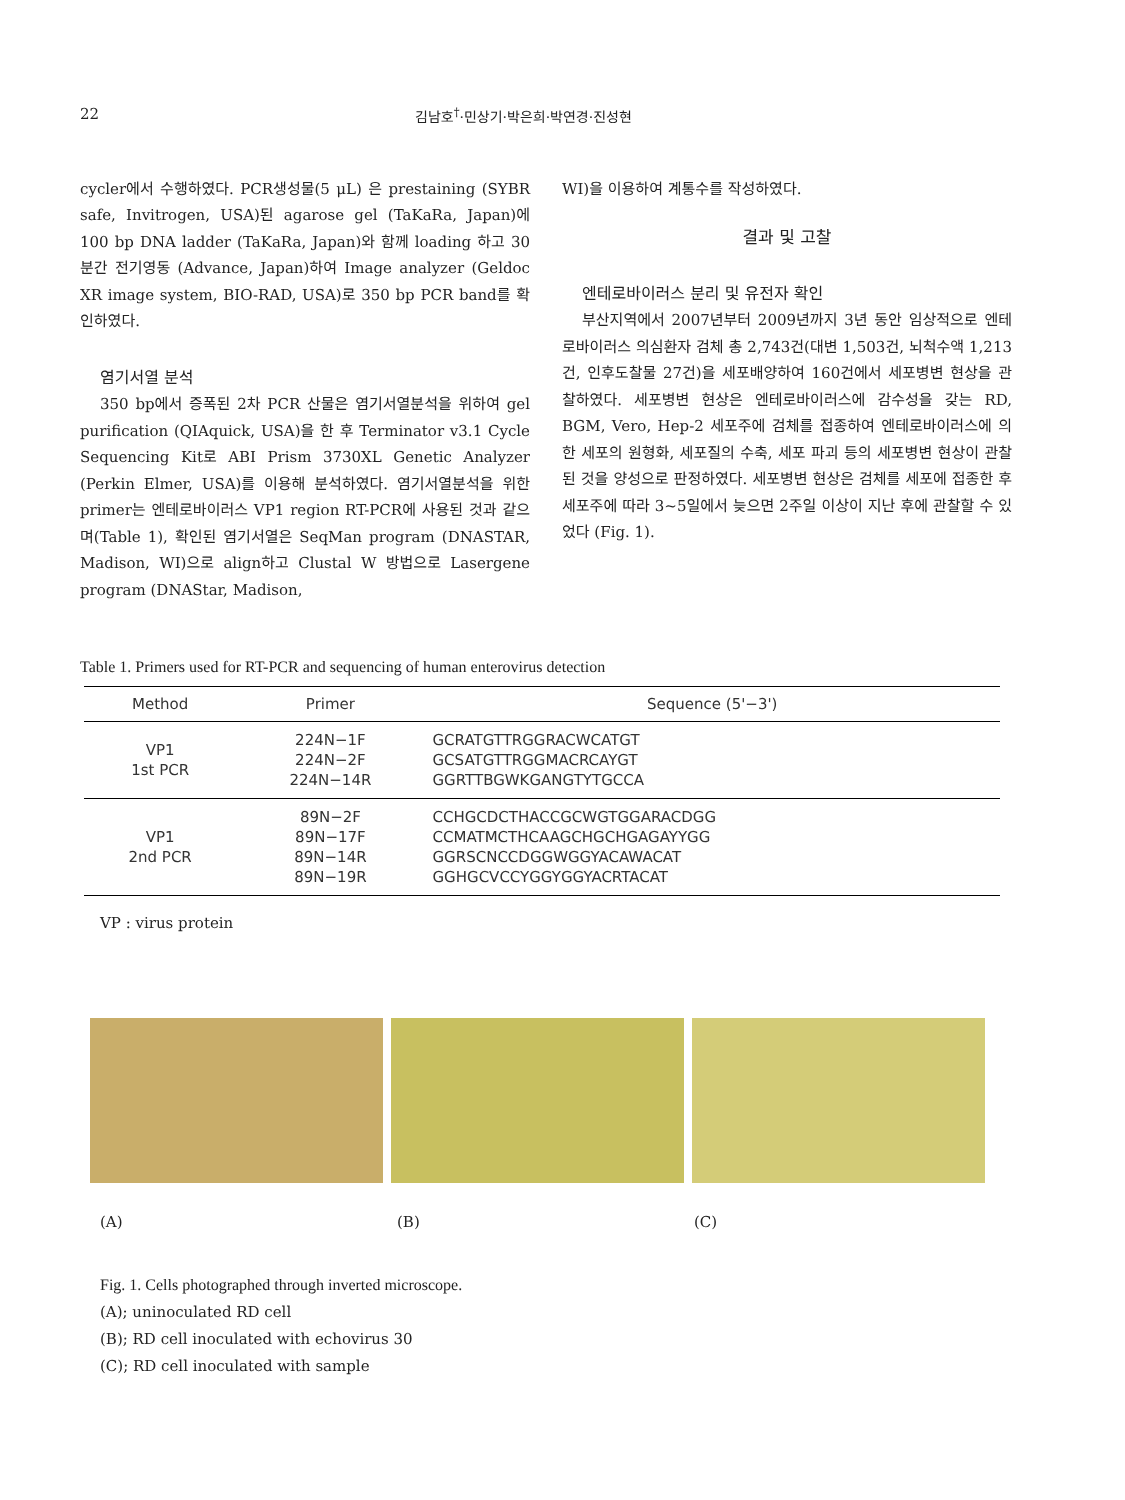22 김남호<sup>†</sup>·민상기·박은희·박연경·진성현
cycler에서 수행하였다. PCR생성물(5 μL) 은 prestaining (SYBR safe, Invitrogen, USA)된 agarose gel (TaKaRa, Japan)에 100 bp DNA ladder (TaKaRa, Japan)와 함께 loading 하고 30분간 전기영동 (Advance, Japan)하여 Image analyzer (Geldoc XR image system, BIO-RAD, USA)로 350 bp PCR band를 확인하였다.
염기서열 분석
350 bp에서 증폭된 2차 PCR 산물은 염기서열분석을 위하여 gel purification (QIAquick, USA)을 한 후 Terminator v3.1 Cycle Sequencing Kit로 ABI Prism 3730XL Genetic Analyzer (Perkin Elmer, USA)를 이용해 분석하였다. 염기서열분석을 위한 primer는 엔테로바이러스 VP1 region RT-PCR에 사용된 것과 같으며(Table 1), 확인된 염기서열은 SeqMan program (DNASTAR, Madison, WI)으로 align하고 Clustal W 방법으로 Lasergene program (DNAStar, Madison,
WI)을 이용하여 계통수를 작성하였다.
결과 및 고찰
엔테로바이러스 분리 및 유전자 확인
부산지역에서 2007년부터 2009년까지 3년 동안 임상적으로 엔테로바이러스 의심환자 검체 총 2,743건(대변 1,503건, 뇌척수액 1,213건, 인후도찰물 27건)을 세포배양하여 160건에서 세포병변 현상을 관찰하였다. 세포병변 현상은 엔테로바이러스에 감수성을 갖는 RD, BGM, Vero, Hep-2 세포주에 검체를 접종하여 엔테로바이러스에 의한 세포의 원형화, 세포질의 수축, 세포 파괴 등의 세포병변 현상이 관찰된 것을 양성으로 판정하였다. 세포병변 현상은 검체를 세포에 접종한 후 세포주에 따라 3~5일에서 늦으면 2주일 이상이 지난 후에 관찰할 수 있었다 (Fig. 1).
Table 1. Primers used for RT-PCR and sequencing of human enterovirus detection
| Method | Primer | Sequence (5'−3') |
| --- | --- | --- |
| VP1 1st PCR | 224N−1F 224N−2F 224N−14R | GCRATGTTRGGRACWCATGT GCSATGTTRGGMACRCAYGT GGRTTBGWKGANGTYTGCCA |
| VP1 2nd PCR | 89N−2F 89N−17F 89N−14R 89N−19R | CCHGCDCTHACCGCWGTGGARACDGG CCMATMCTHCAAGCHGCHGAGAYYGG GGRSCNCCDGGWGGYACAWACAT GGHGCVCCYGGYGGYACRTACAT |
VP : virus protein
(A) (B) (C)
Fig. 1. Cells photographed through inverted microscope.
(A); uninoculated RD cell
(B); RD cell inoculated with echovirus 30
(C); RD cell inoculated with sample